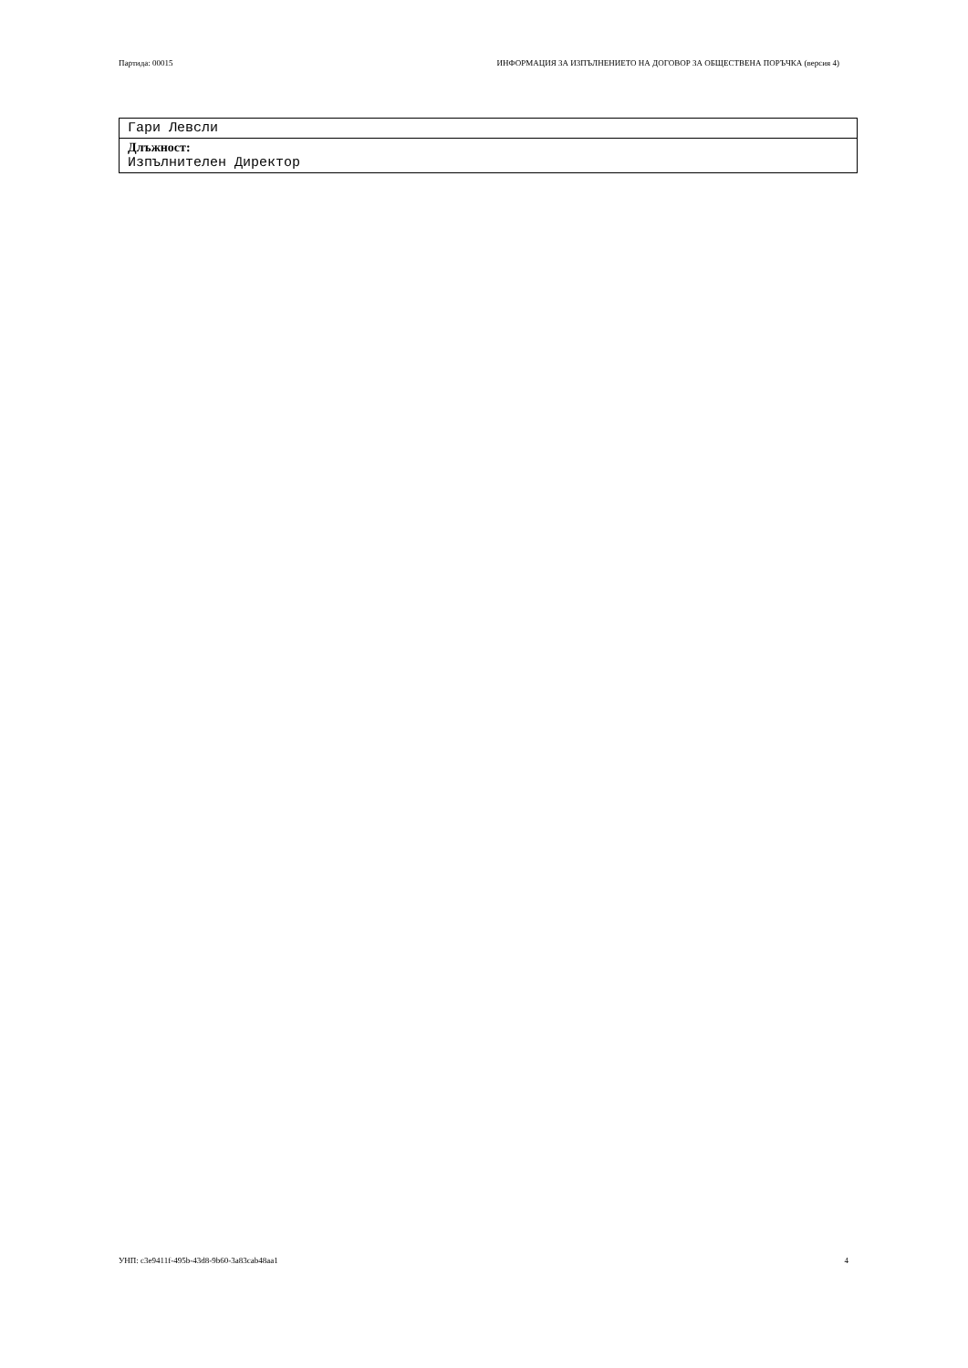Партида: 00015 ИНФОРМАЦИЯ ЗА ИЗПЪЛНЕНИЕТО НА ДОГОВОР ЗА ОБЩЕСТВЕНА ПОРЪЧКА (версия 4)
Гари Левсли
Длъжност:
Изпълнителен Директор
УНП: c3e9411f-495b-43d8-9b60-3a83cab48aa1 4